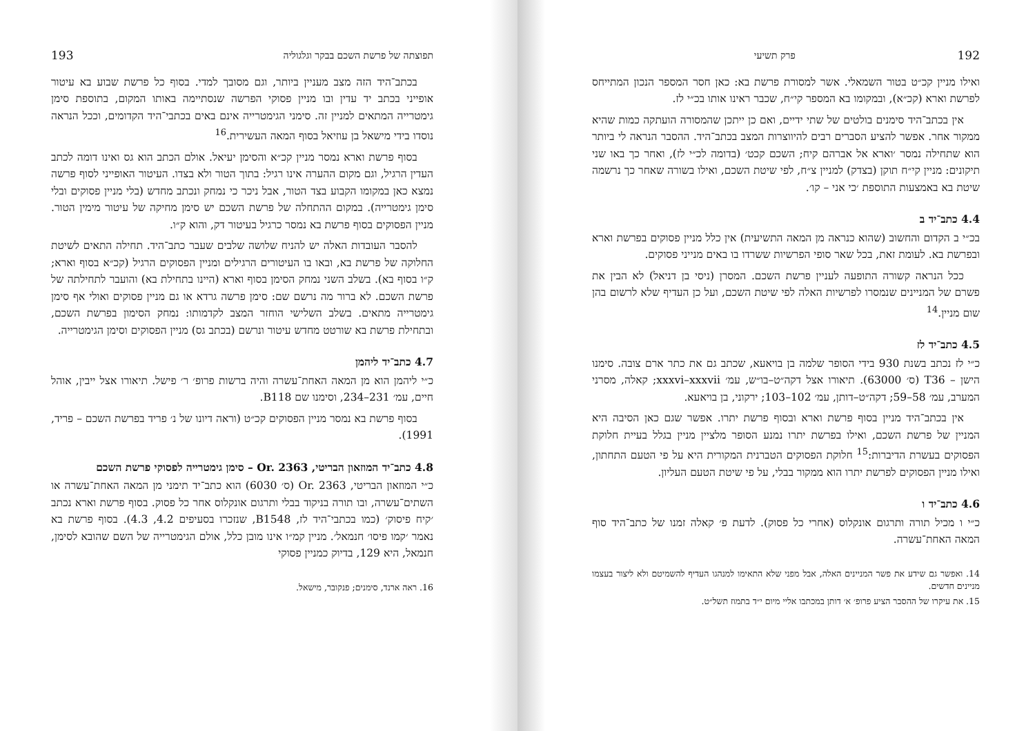תפוצתה של פרשת השכם בבקר וגלגוליה 193
בכתב־היד הזה מצב מעניין ביותר, וגם מסובך למדי. בסוף כל פרשת שבוע בא עיטור אופייני בכתב יד עדין ובו מניין פסוקי הפרשה שנסתיימה באותו המקום, בתוספת סימן גימטרייה המתאים למניין זה. סימני הגימטרייה אינם באים בכתבי־היד הקדומים, וככל הנראה נוסדו בידי מישאל בן עוזיאל בסוף המאה העשירית.<sup>16</sup>
בסוף פרשת וארא נמסר מניין קכ״א והסימן יעיאל. אולם הכתב הוא גס ואינו דומה לכתב העדין הרגיל, וגם מקום ההערה אינו רגיל: בתוך הטור ולא בצדו. העיטור האופייני לסוף פרשה נמצא כאן במקומו הקבוע בצד הטור, אבל ניכר כי נמחק ונכתב מחדש (בלי מניין פסוקים ובלי סימן גימטרייה). במקום ההתחלה של פרשת השכם יש סימן מחיקה של עיטור מימין הטור. מניין הפסוקים בסוף פרשת בא נמסר כרגיל בעיטור דק, והוא ק״ו.
להסבר העובדות האלה יש להניח שלושה שלבים שעבר כתב־היד. תחילה התאים לשיטת החלוקה של פרשת בא, ובאו בו העיטורים הרגילים ומניין הפסוקים הרגיל (קכ״א בסוף וארא; ק״ו בסוף בא). בשלב השני נמחק הסימן בסוף וארא (היינו בתחילת בא) והועבר לתחילתה של פרשת השכם. לא ברור מה נרשם שם: סימן פרשה גרדא או גם מניין פסוקים ואולי אף סימן גימטרייה מתאים. בשלב השלישי הוחזר המצב לקדמותו: נמחק הסימון בפרשת השכם, ובתחילת פרשת בא שורטט מחדש עיטור ונרשם (בכתב גס) מניין הפסוקים וסימן הגימטרייה.
4.7 כתב־יד ליהמן
כ״י ליהמן הוא מן המאה האחת־עשרה והיה ברשות פרופ׳ ר׳ פישל. תיאורו אצל ייבין, אוהל חיים, עמ׳ 231–234, וסימנו שם B118.
בסוף פרשת בא נמסר מניין הפסוקים קכ״ט (וראה דיונו של נ׳ פריד בפרשת השכם – פריד, 1991).
4.8 כתב־יד המוזאון הבריטי, Or. 2363 – סימן גימטרייה לפסוקי פרשת השכם
כ״י המוזאון הבריטי, Or. 2363 (ס׳ 6030) הוא כתב־יד תימני מן המאה האחת־עשרה או השתים־עשרה, ובו תורה בניקוד בבלי ותרגום אונקלוס אחר כל פסוק. בסוף פרשת וארא נכתב ׳קיח פיסוק׳ (כמו בכתבי־היד לז, B1548, שנזכרו בסעיפים 4.2, 4.3). בסוף פרשת בא נאמר ׳קמו פיסו׳ חנמאל׳. מניין קמ״ו אינו מובן כלל, אולם הגימטרייה של השם שהובא לסימן, חנמאל, היא 129, בדיוק כמניין פסוקי
16. ראה ארנד, סימנים; פנקובר, מישאל.
192 פרק תשיעי
ואילו מניין קכ״ט בטור השמאלי. אשר למסורת פרשת בא: כאן חסר המספר הנכון המתייחס לפרשת וארא (קכ״א), ובמקומו בא המספר קי״ח, שכבר ראינו אותו בכ״י לז.
אין בכתב־היד סימנים בולטים של שתי ידיים, ואם כן ייתכן שהמסורה הועתקה כמות שהיא ממקור אחר. אפשר להציע הסברים רבים להיווצרות המצב בכתב־היד. ההסבר הנראה לי ביותר הוא שתחילה נמסר ׳וארא אל אברהם קיח; השכם קכט׳ (בדומה לכ״י לז), ואחר כך באו שני תיקונים: מניין קי״ח תוקן (בצדק) למניין צ״ח, לפי שיטת השכם, ואילו בשורה שאחר כך נרשמה שיטת בא באמצעות התוספת ׳כי אני – קו׳.
4.4 כתב־יד ב
בכ״י ב הקדום והחשוב (שהוא כנראה מן המאה התשיעית) אין כלל מניין פסוקים בפרשת וארא ובפרשת בא. לעומת זאת, בכל שאר סופי הפרשיות ששרדו בו באים מנייני פסוקים.
ככל הנראה קשורה התופעה לעניין פרשת השכם. המסרן (ניסי בן דניאל) לא הבין את פשרם של המניינים שנמסרו לפרשיות האלה לפי שיטת השכם, ועל כן העדיף שלא לרשום בהן שום מניין.<sup>14</sup>
4.5 כתב־יד לז
כ״י לז נכתב בשנת 930 בידי הסופר שלמה בן בויאעא, שכתב גם את כתר ארם צובה. סימנו הישן – T36 (ס׳ 63000). תיאורו אצל דקה״ט–בו״ש, עמ׳ xxxvi–xxxvii; קאלה, מסרני המערב, עמ׳ 58–59; דקה״ט–דותן, עמ׳ 102–103; ירקוני, בן בויאעא.
אין בכתב־היד מניין בסוף פרשת וארא ובסוף פרשת יתרו. אפשר שגם כאן הסיבה היא המניין של פרשת השכם, ואילו בפרשת יתרו נמנע הסופר מלציין מניין בגלל בעיית חלוקת הפסוקים בעשרת הדיברות:<sup>15</sup> חלוקת הפסוקים הטברנית המקורית היא על פי הטעם התחתון, ואילו מניין הפסוקים לפרשת יתרו הוא ממקור בבלי, על פי שיטת הטעם העליון.
4.6 כתב־יד ו
כ״י ו מכיל תורה ותרגום אונקלוס (אחרי כל פסוק). לדעת פ׳ קאלה זמנו של כתב־היד סוף המאה האחת־עשרה.
14. ואפשר גם שידע את פשר המניינים האלה, אבל מפני שלא התאימו למנהגו העדיף להשמיטם ולא ליצור בעצמו מניינים חדשים.
15. את עיקרו של ההסבר הציע פרופ׳ א׳ דותן במכתבו אליי מיום י״ד בתמוז תשל״ט.